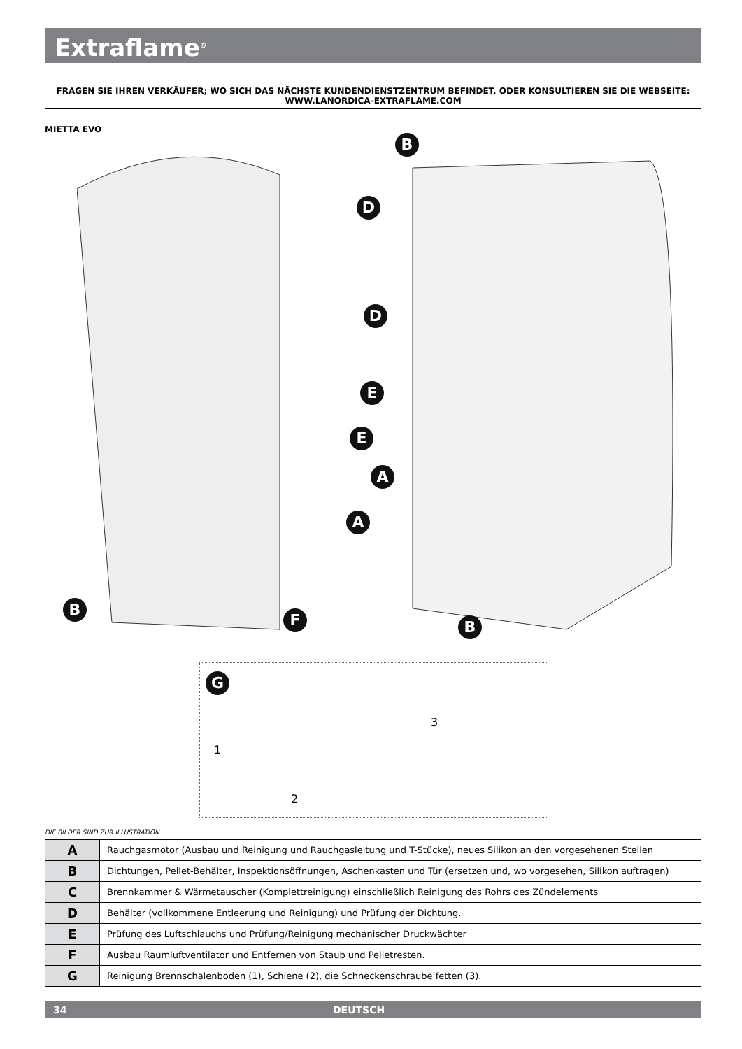Extraflame<sup>®</sup>
FRAGEN SIE IHREN VERKÄUFER; WO SICH DAS NÄCHSTE KUNDENDIENSTZENTRUM BEFINDET, ODER KONSULTIEREN SIE DIE WEBSEITE:
WWW.LANORDICA-EXTRAFLAME.COM
MIETTA EVO
B
D
D
E
E
A
A
B
F B
G
1
2
3
DIE BILDER SIND ZUR ILLUSTRATION.
| A | Rauchgasmotor (Ausbau und Reinigung und Rauchgasleitung und T-Stücke), neues Silikon an den vorgesehenen Stellen |
| B | Dichtungen, Pellet-Behälter, Inspektionsöffnungen, Aschenkasten und Tür (ersetzen und, wo vorgesehen, Silikon auftragen) |
| C | Brennkammer & Wärmetauscher (Komplettreinigung) einschließlich Reinigung des Rohrs des Zündelements |
| D | Behälter (vollkommene Entleerung und Reinigung) und Prüfung der Dichtung. |
| E | Prüfung des Luftschlauchs und Prüfung/Reinigung mechanischer Druckwächter |
| F | Ausbau Raumluftventilator und Entfernen von Staub und Pelletresten. |
| G | Reinigung Brennschalenboden (1), Schiene (2), die Schneckenschraube fetten (3). |
34 DEUTSCH